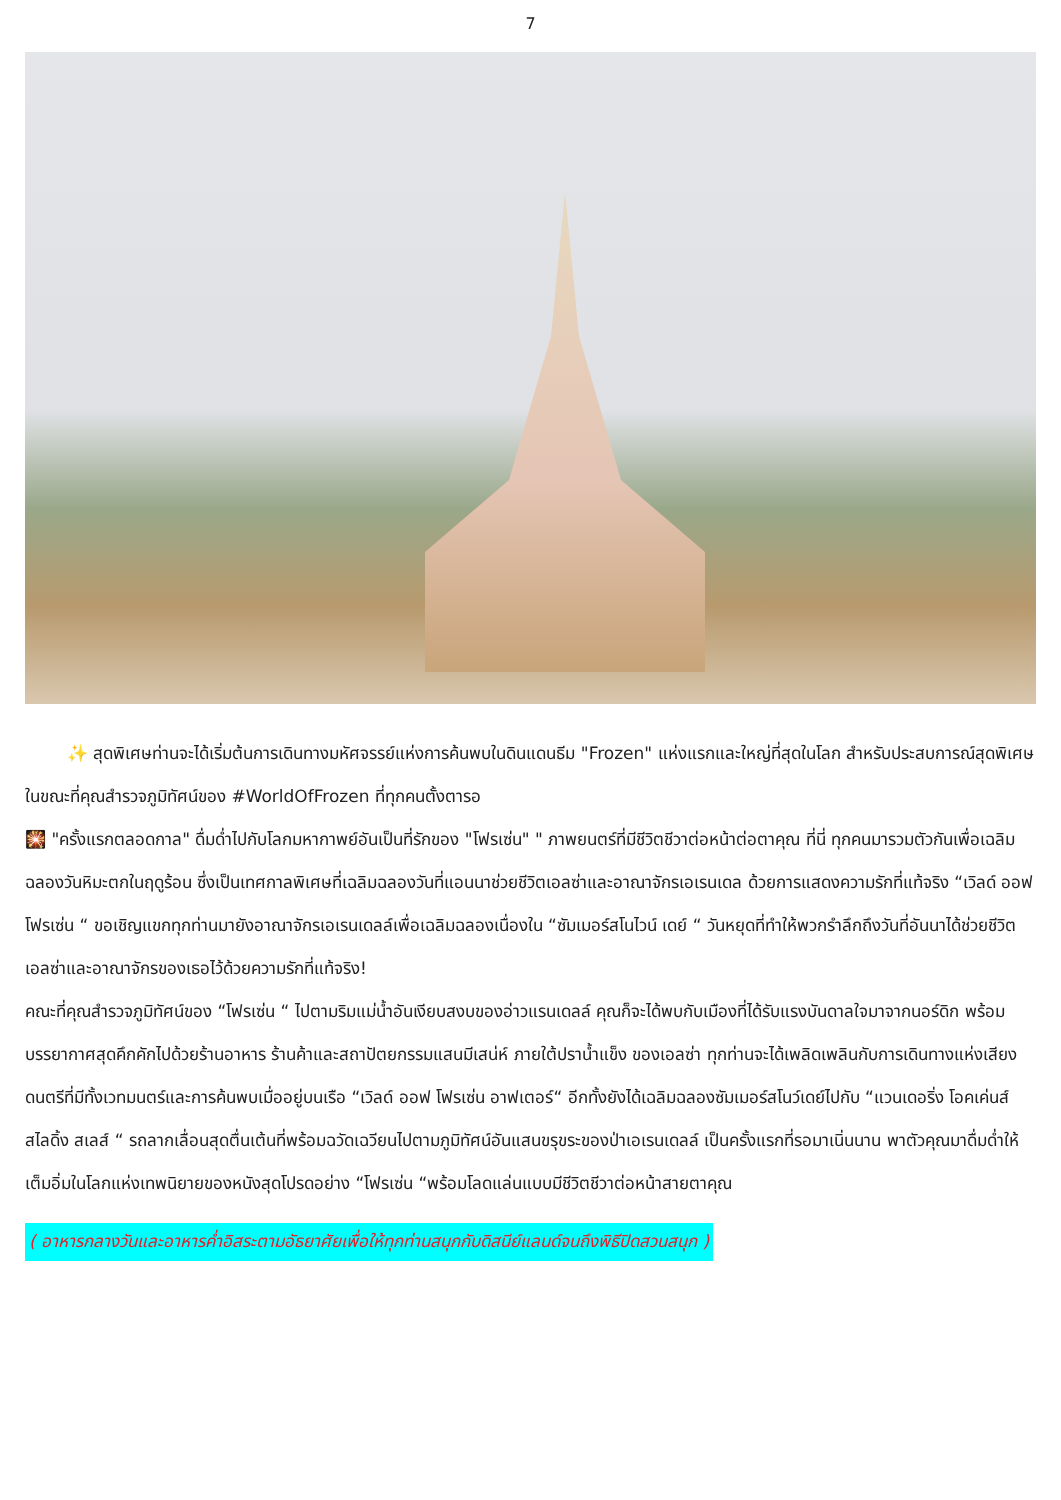7
✨ สุดพิเศษท่านจะได้เริ่มต้นการเดินทางมหัศจรรย์แห่งการค้นพบในดินแดนธีม "Frozen" แห่งแรกและใหญ่ที่สุดในโลก สำหรับประสบการณ์สุดพิเศษในขณะที่คุณสำรวจภูมิทัศน์ของ #WorldOfFrozen ที่ทุกคนตั้งตารอ
🎇 "ครั้งแรกตลอดกาล" ดื่มด่ำไปกับโลกมหากาพย์อันเป็นที่รักของ "โฟรเซ่น" " ภาพยนตร์ที่มีชีวิตชีวาต่อหน้าต่อตาคุณ ที่นี่ ทุกคนมารวมตัวกันเพื่อเฉลิมฉลองวันหิมะตกในฤดูร้อน ซึ่งเป็นเทศกาลพิเศษที่เฉลิมฉลองวันที่แอนนาช่วยชีวิตเอลซ่าและอาณาจักรเอเรนเดล ด้วยการแสดงความรักที่แท้จริง “เวิลด์ ออฟ โฟรเซ่น “ ขอเชิญแขกทุกท่านมายังอาณาจักรเอเรนเดลล์เพื่อเฉลิมฉลองเนื่องใน “ซัมเมอร์สโนไวน์ เดย์ “ วันหยุดที่ทำให้พวกรำลึกถึงวันที่อันนาได้ช่วยชีวิตเอลซ่าและอาณาจักรของเธอไว้ด้วยความรักที่แท้จริง!
คณะที่คุณสำรวจภูมิทัศน์ของ “โฟรเซ่น “ ไปตามริมแม่น้ำอันเงียบสงบของอ่าวแรนเดลล์ คุณก็จะได้พบกับเมืองที่ได้รับแรงบันดาลใจมาจากนอร์ดิก พร้อมบรรยากาศสุดคึกคักไปด้วยร้านอาหาร ร้านค้าและสถาปัตยกรรมแสนมีเสน่ห์ ภายใต้ปราน้ำแข็ง ของเอลซ่า ทุกท่านจะได้เพลิดเพลินกับการเดินทางแห่งเสียงดนตรีที่มีทั้งเวทมนตร์และการค้นพบเมื่ออยู่บนเรือ “เวิลด์ ออฟ โฟรเซ่น อาฟเตอร์“ อีกทั้งยังได้เฉลิมฉลองซัมเมอร์สโนว์เดย์ไปกับ “แวนเดอริ่ง โอคเค่นส์ สไลดิ้ง สเลส์ “ รถลากเลื่อนสุดตื่นเต้นที่พร้อมฉวัดเฉวียนไปตามภูมิทัศน์อันแสนขรุขระของป่าเอเรนเดลล์ เป็นครั้งแรกที่รอมาเนิ่นนาน พาตัวคุณมาดื่มด่ำให้เต็มอิ่มในโลกแห่งเทพนิยายของหนังสุดโปรดอย่าง “โฟรเซ่น “พร้อมโลดแล่นแบบมีชีวิตชีวาต่อหน้าสายตาคุณ
( อาหารกลางวันและอาหารค่ำอิสระตามอัธยาศัยเพื่อให้ทุกท่านสนุกกับดิสนีย์แลนด์จนถึงพิธีปิดสวนสนุก )